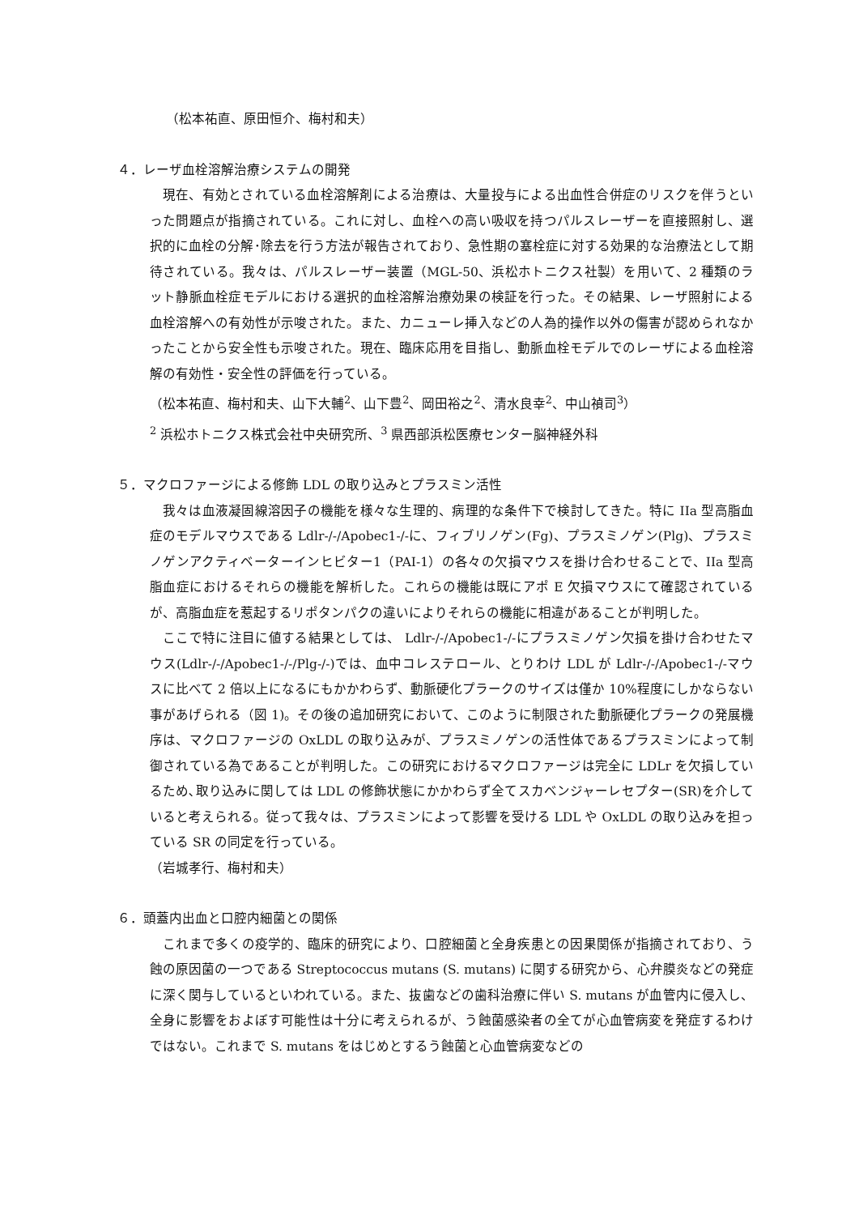（松本祐直、原田恒介、梅村和夫）
４．レーザ血栓溶解治療システムの開発
現在、有効とされている血栓溶解剤による治療は、大量投与による出血性合併症のリスクを伴うといった問題点が指摘されている。これに対し、血栓への高い吸収を持つパルスレーザーを直接照射し、選択的に血栓の分解･除去を行う方法が報告されており、急性期の塞栓症に対する効果的な治療法として期待されている。我々は、パルスレーザー装置（MGL-50、浜松ホトニクス社製）を用いて、2 種類のラット静脈血栓症モデルにおける選択的血栓溶解治療効果の検証を行った。その結果、レーザ照射による血栓溶解への有効性が示唆された。また、カニューレ挿入などの人為的操作以外の傷害が認められなかったことから安全性も示唆された。現在、臨床応用を目指し、動脈血栓モデルでのレーザによる血栓溶解の有効性・安全性の評価を行っている。
（松本祐直、梅村和夫、山下大輔<sup>2</sup>、山下豊<sup>2</sup>、岡田裕之<sup>2</sup>、清水良幸<sup>2</sup>、中山禎司<sup>3</sup>）
<sup>2</sup> 浜松ホトニクス株式会社中央研究所、<sup>3</sup> 県西部浜松医療センター脳神経外科
５．マクロファージによる修飾 LDL の取り込みとプラスミン活性
我々は血液凝固線溶因子の機能を様々な生理的、病理的な条件下で検討してきた。特に IIa 型高脂血症のモデルマウスである Ldlr-/-/Apobec1-/-に、フィブリノゲン(Fg)、プラスミノゲン(Plg)、プラスミノゲンアクティベーターインヒビター1（PAI-1）の各々の欠損マウスを掛け合わせることで、IIa 型高脂血症におけるそれらの機能を解析した。これらの機能は既にアポ E 欠損マウスにて確認されているが、高脂血症を惹起するリポタンパクの違いによりそれらの機能に相違があることが判明した。
ここで特に注目に値する結果としては、 Ldlr-/-/Apobec1-/-にプラスミノゲン欠損を掛け合わせたマウス(Ldlr-/-/Apobec1-/-/Plg-/-)では、血中コレステロール、とりわけ LDL が Ldlr-/-/Apobec1-/-マウスに比べて 2 倍以上になるにもかかわらず、動脈硬化プラークのサイズは僅か 10%程度にしかならない事があげられる（図 1)。その後の追加研究において、このように制限された動脈硬化プラークの発展機序は、マクロファージの OxLDL の取り込みが、プラスミノゲンの活性体であるプラスミンによって制御されている為であることが判明した。この研究におけるマクロファージは完全に LDLr を欠損しているため､取り込みに関しては LDL の修飾状態にかかわらず全てスカベンジャーレセプター(SR)を介していると考えられる。従って我々は、プラスミンによって影響を受ける LDL や OxLDL の取り込みを担っている SR の同定を行っている。
（岩城孝行、梅村和夫）
６．頭蓋内出血と口腔内細菌との関係
これまで多くの疫学的、臨床的研究により、口腔細菌と全身疾患との因果関係が指摘されており、う蝕の原因菌の一つである Streptococcus mutans (S. mutans) に関する研究から、心弁膜炎などの発症に深く関与しているといわれている。また、抜歯などの歯科治療に伴い S. mutans が血管内に侵入し、全身に影響をおよぼす可能性は十分に考えられるが、う蝕菌感染者の全てが心血管病変を発症するわけではない。これまで S. mutans をはじめとするう蝕菌と心血管病変などの